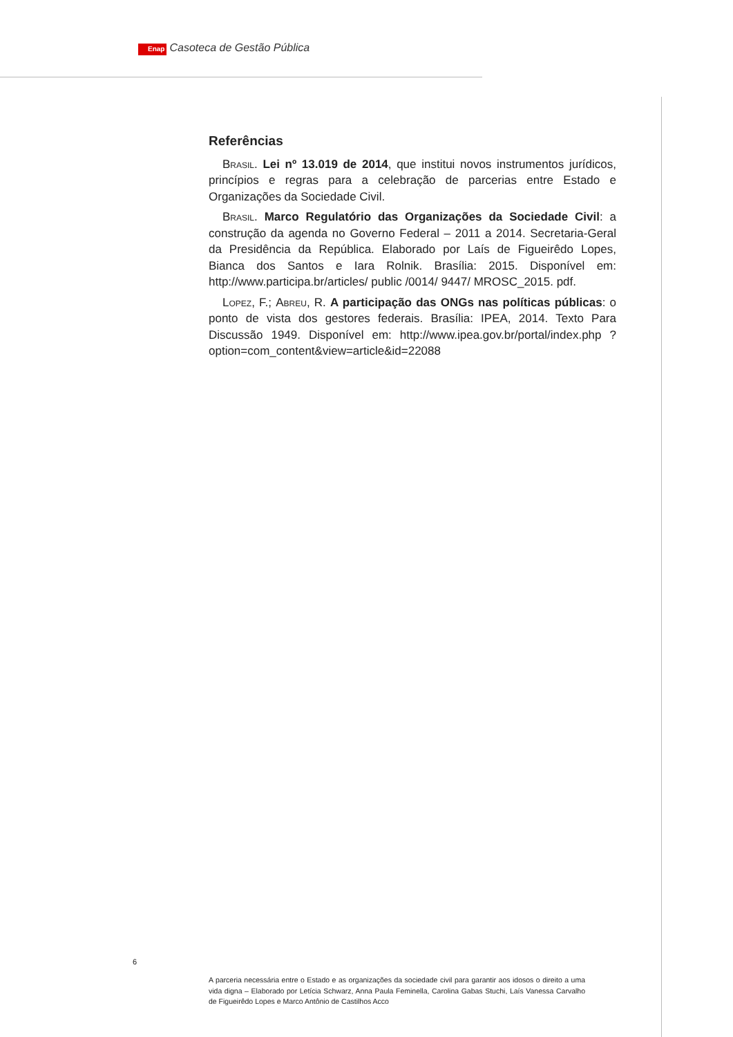Enap Casoteca de Gestão Pública
Referências
Brasil. Lei nº 13.019 de 2014, que institui novos instrumentos jurídicos, princípios e regras para a celebração de parcerias entre Estado e Organizações da Sociedade Civil.
Brasil. Marco Regulatório das Organizações da Sociedade Civil: a construção da agenda no Governo Federal – 2011 a 2014. Secretaria-Geral da Presidência da República. Elaborado por Laís de Figueirêdo Lopes, Bianca dos Santos e Iara Rolnik. Brasília: 2015. Disponível em: http://www.participa.br/articles/ public /0014/ 9447/ MROSC_2015. pdf.
Lopez, F.; Abreu, R. A participação das ONGs nas políticas públicas: o ponto de vista dos gestores federais. Brasília: IPEA, 2014. Texto Para Discussão 1949. Disponível em: http://www.ipea.gov.br/portal/index.php ?option=com_content&view=article&id=22088
6
A parceria necessária entre o Estado e as organizações da sociedade civil para garantir aos idosos o direito a uma vida digna – Elaborado por Letícia Schwarz, Anna Paula Feminella, Carolina Gabas Stuchi, Laís Vanessa Carvalho de Figueirêdo Lopes e Marco Antônio de Castilhos Acco